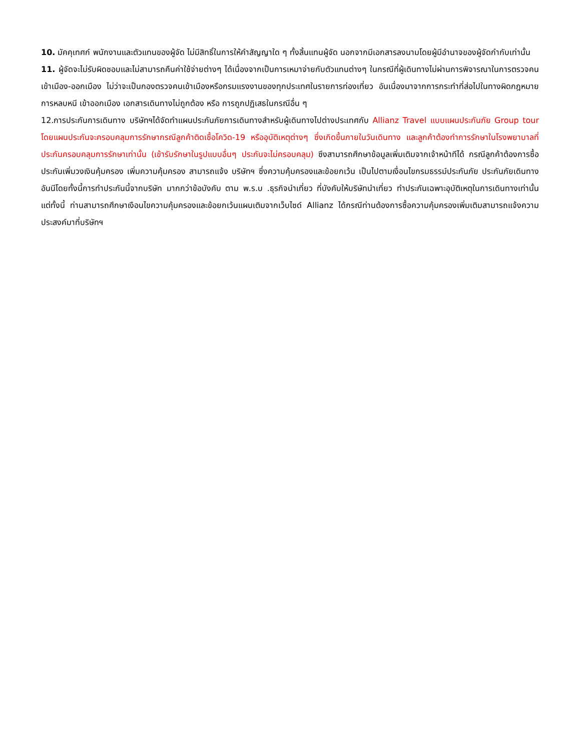10. มัคคุเทศก์ พนักงานและตัวแทนของผู้จัด ไม่มีสิทธิ์ในการให้คำสัญญาใด ๆ ทั้งสิ้นแทนผู้จัด นอกจากมีเอกสารลงนามโดยผู้มีอำนาจของผู้จัดกำกับเท่านั้น
11. ผู้จัดจะไม่รับผิดชอบและไม่สามารถคืนค่าใช้จ่ายต่างๆ ได้เนื่องจากเป็นการเหมาจ่ายกับตัวแทนต่างๆ ในกรณีที่ผู้เดินทางไม่ผ่านการพิจารณาในการตรวจคนเข้าเมือง-ออกเมือง ไม่ว่าจะเป็นกองตรวจคนเข้าเมืองหรือกรมแรงงานของทุกประเทศในรายการท่องเที่ยว อันเนื่องมาจากการกระทำที่ส่อไปในทางผิดกฎหมาย การหลบหนี เข้าออกเมือง เอกสารเดินทางไม่ถูกต้อง หรือ การถูกปฏิเสธในกรณีอื่น ๆ
12.การประกันการเดินทาง บริษัทฯได้จัดทำแผนประกันภัยการเดินทางสำหรับผู้เดินทางไปต่างประเทศกับ Allianz Travel แบบแผนประกันภัย Group tour โดยแผนประกันจะครอบคลุมการรักษากรณีลูกค้าติดเชื้อโควิด-19 หรืออุบัติเหตุต่างๆ ซึ่งเกิดขึ้นภายในวันเดินทาง และลูกค้าต้องทำการรักษาในโรงพยาบาลที่ประกันครอบคลุมการรักษาเท่านั้น (เข้ารับรักษาในรูปแบบอื่นๆ ประกันจะไม่ครอบคลุม) ซึงสามารถศึกษาข้อมูลเพิ่มเติมจากเจ้าหน้าทีได้ กรณีลูกค้าต้องการซื้อประกันเพิ่มวงเงินคุ้มครอง เพิ่มความคุ้มครอง สามารถแจ้ง บริษัทฯ ซึ่งความคุ้มครองและข้อยกเว้น เป็นไปตามเงื่อนไขกรมธรรม์ประกันภัย ประกันภัยเดินทางอันนีโดยทั้งนี้การทำประกันนี้จากบริษัท มากกว่าข้อบังคับ ตาม พ.ร.บ .ธุรกิจนำเที่ยว ที่บังคับให้บริษัทนำเที่ยว ทำประกันเฉพาะอุบัติเหตุในการเดินทางเท่านั้น แต่ทั้งนี้ ท่านสามารถศึกษาเงือนไขความคุ้มครองและข้อยกเว้นแผนเติมจากเว็บไซด์ Allianz ได้กรณีท่านต้องการซื้อความคุ้มครองเพิ่มเติมสามารถแจ้งความประสงค์มาที่บริษัทฯ